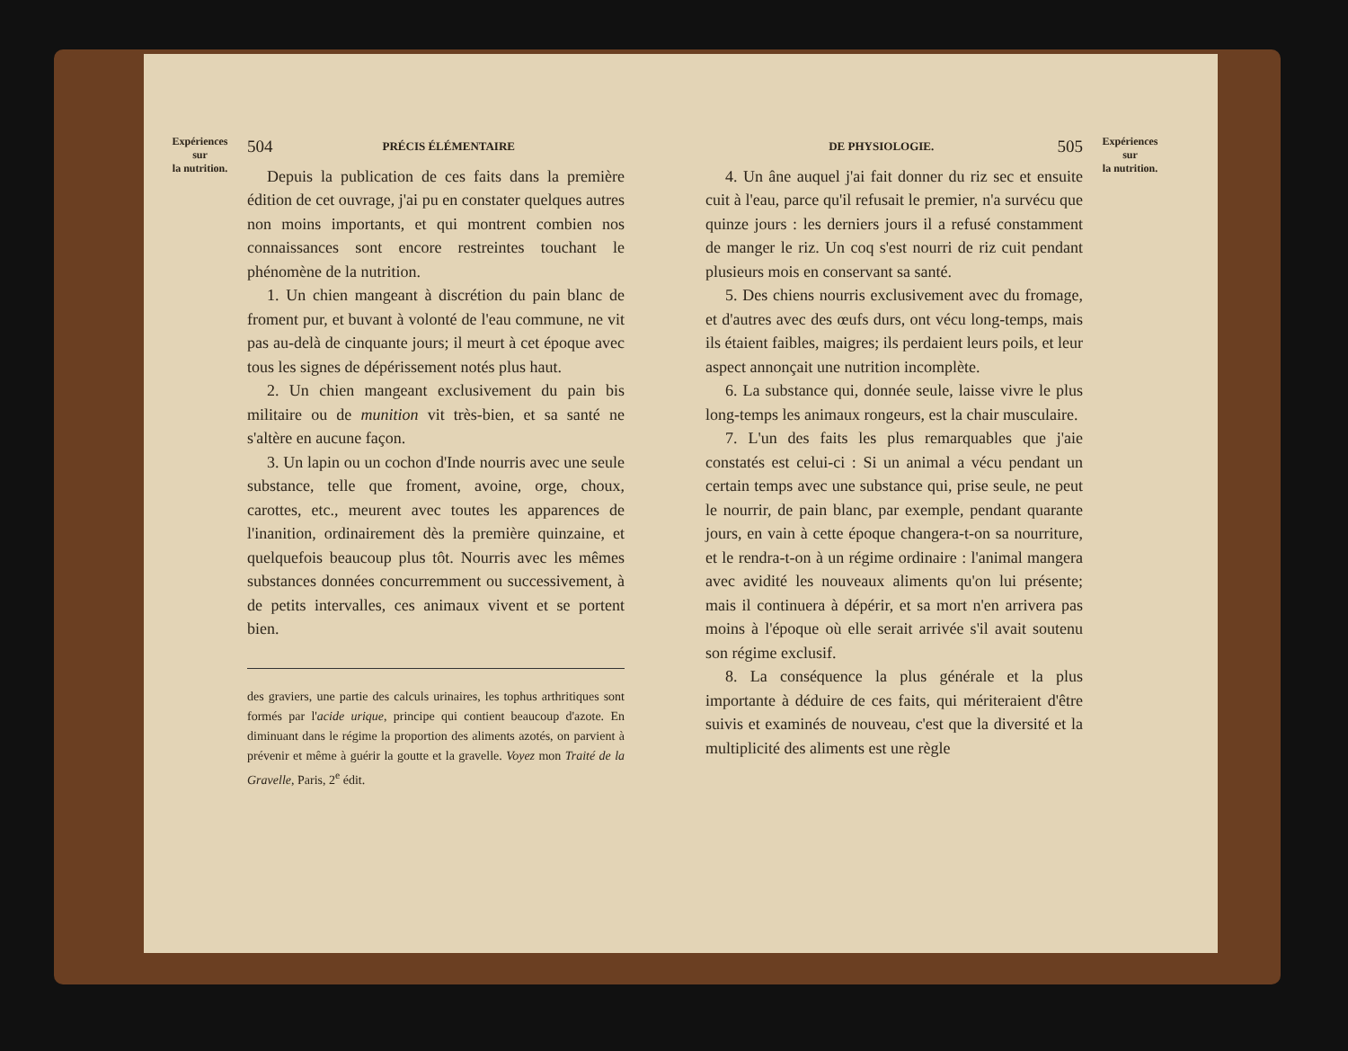Expériences
sur
la nutrition.
504 PRÉCIS ÉLÉMENTAIRE
Depuis la publication de ces faits dans la première édition de cet ouvrage, j'ai pu en constater quelques autres non moins importants, et qui montrent combien nos connaissances sont encore restreintes touchant le phénomène de la nutrition.
1. Un chien mangeant à discrétion du pain blanc de froment pur, et buvant à volonté de l'eau commune, ne vit pas au-delà de cinquante jours; il meurt à cet époque avec tous les signes de dépérissement notés plus haut.
2. Un chien mangeant exclusivement du pain bis militaire ou de munition vit très-bien, et sa santé ne s'altère en aucune façon.
3. Un lapin ou un cochon d'Inde nourris avec une seule substance, telle que froment, avoine, orge, choux, carottes, etc., meurent avec toutes les apparences de l'inanition, ordinairement dès la première quinzaine, et quelquefois beaucoup plus tôt. Nourris avec les mêmes substances données concurremment ou successivement, à de petits intervalles, ces animaux vivent et se portent bien.
des graviers, une partie des calculs urinaires, les tophus arthritiques sont formés par l'acide urique, principe qui contient beaucoup d'azote. En diminuant dans le régime la proportion des aliments azotés, on parvient à prévenir et même à guérir la goutte et la gravelle. Voyez mon Traité de la Gravelle, Paris, 2<sup>e</sup> édit.
DE PHYSIOLOGIE. 505
4. Un âne auquel j'ai fait donner du riz sec et ensuite cuit à l'eau, parce qu'il refusait le premier, n'a survécu que quinze jours : les derniers jours il a refusé constamment de manger le riz. Un coq s'est nourri de riz cuit pendant plusieurs mois en conservant sa santé.
5. Des chiens nourris exclusivement avec du fromage, et d'autres avec des œufs durs, ont vécu long-temps, mais ils étaient faibles, maigres; ils perdaient leurs poils, et leur aspect annonçait une nutrition incomplète.
6. La substance qui, donnée seule, laisse vivre le plus long-temps les animaux rongeurs, est la chair musculaire.
7. L'un des faits les plus remarquables que j'aie constatés est celui-ci : Si un animal a vécu pendant un certain temps avec une substance qui, prise seule, ne peut le nourrir, de pain blanc, par exemple, pendant quarante jours, en vain à cette époque changera-t-on sa nourriture, et le rendra-t-on à un régime ordinaire : l'animal mangera avec avidité les nouveaux aliments qu'on lui présente; mais il continuera à dépérir, et sa mort n'en arrivera pas moins à l'époque où elle serait arrivée s'il avait soutenu son régime exclusif.
8. La conséquence la plus générale et la plus importante à déduire de ces faits, qui mériteraient d'être suivis et examinés de nouveau, c'est que la diversité et la multiplicité des aliments est une règle
Expériences
sur
la nutrition.